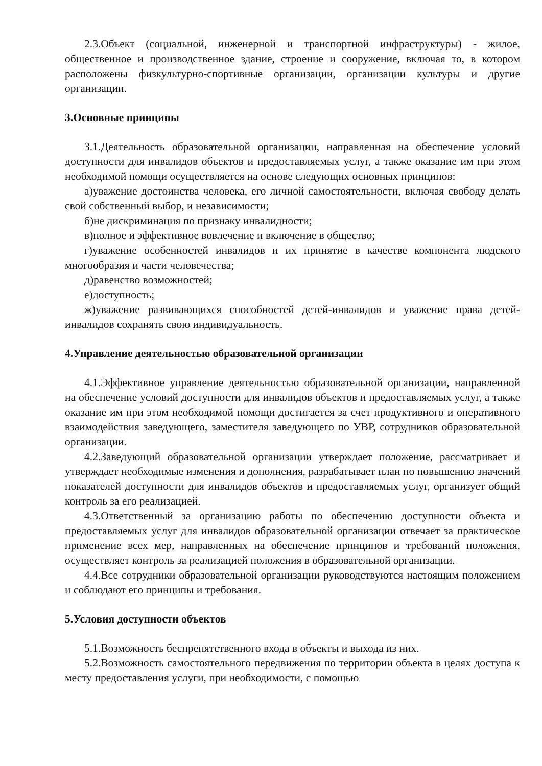2.3.Объект (социальной, инженерной и транспортной инфраструктуры) - жилое, общественное и производственное здание, строение и сооружение, включая то, в котором расположены физкультурно-спортивные организации, организации культуры и другие организации.
3.Основные принципы
3.1.Деятельность образовательной организации, направленная на обеспечение условий доступности для инвалидов объектов и предоставляемых услуг, а также оказание им при этом необходимой помощи осуществляется на основе следующих основных принципов:
а)уважение достоинства человека, его личной самостоятельности, включая свободу делать свой собственный выбор, и независимости;
б)не дискриминация по признаку инвалидности;
в)полное и эффективное вовлечение и включение в общество;
г)уважение особенностей инвалидов и их принятие в качестве компонента людского многообразия и части человечества;
д)равенство возможностей;
е)доступность;
ж)уважение развивающихся способностей детей-инвалидов и уважение права детей-инвалидов сохранять свою индивидуальность.
4.Управление деятельностью образовательной организации
4.1.Эффективное управление деятельностью образовательной организации, направленной на обеспечение условий доступности для инвалидов объектов и предоставляемых услуг, а также оказание им при этом необходимой помощи достигается за счет продуктивного и оперативного взаимодействия заведующего, заместителя заведующего по УВР, сотрудников образовательной организации.
4.2.Заведующий образовательной организации утверждает положение, рассматривает и утверждает необходимые изменения и дополнения, разрабатывает план по повышению значений показателей доступности для инвалидов объектов и предоставляемых услуг, организует общий контроль за его реализацией.
4.3.Ответственный за организацию работы по обеспечению доступности объекта и предоставляемых услуг для инвалидов образовательной организации отвечает за практическое применение всех мер, направленных на обеспечение принципов и требований положения, осуществляет контроль за реализацией положения в образовательной организации.
4.4.Все сотрудники образовательной организации руководствуются настоящим положением и соблюдают его принципы и требования.
5.Условия доступности объектов
5.1.Возможность беспрепятственного входа в объекты и выхода из них.
5.2.Возможность самостоятельного передвижения по территории объекта в целях доступа к месту предоставления услуги, при необходимости, с помощью